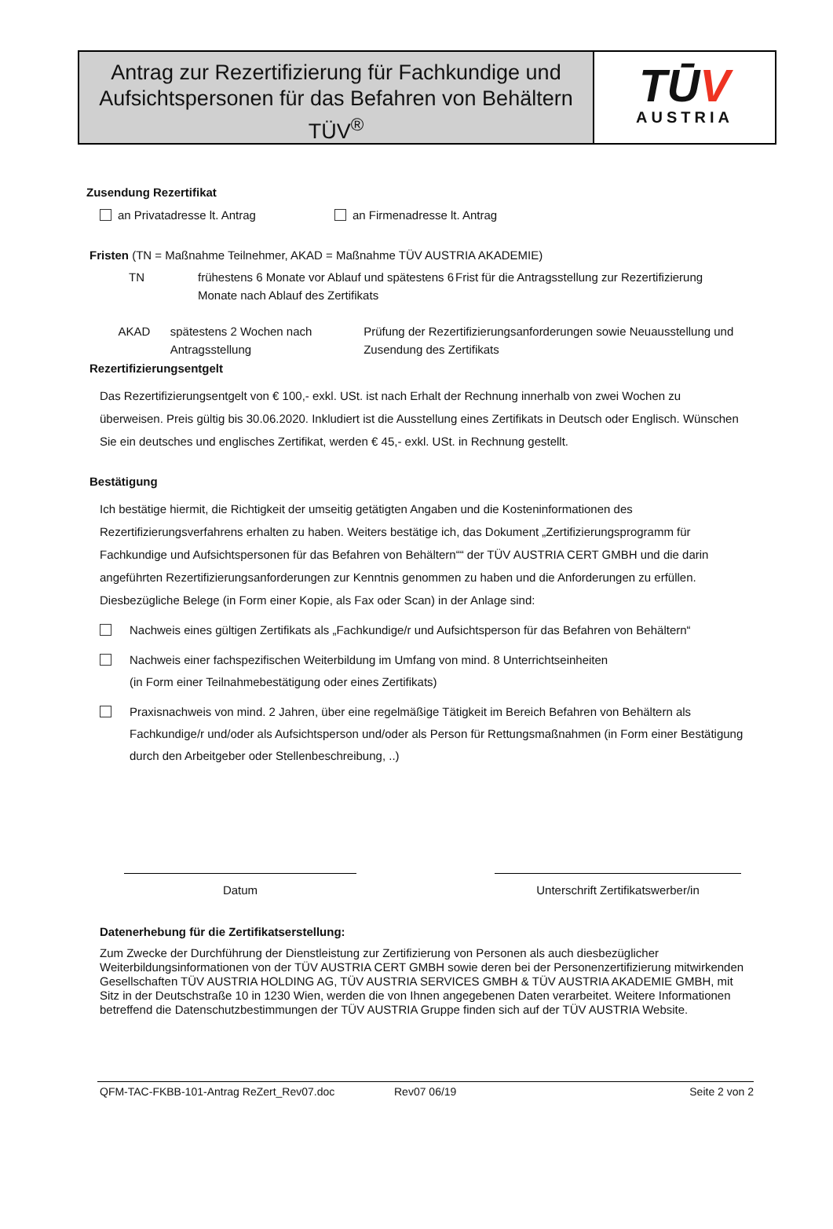Antrag zur Rezertifizierung für Fachkundige und Aufsichtspersonen für das Befahren von Behältern TÜV<sup>®</sup>
TŪV
AUSTRIA
Zusendung Rezertifikat
an Privatadresse lt. Antrag an Firmenadresse lt. Antrag
Fristen (TN = Maßnahme Teilnehmer, AKAD = Maßnahme TÜV AUSTRIA AKADEMIE)
TN frühestens 6 Monate vor Ablauf und spätestens 6 Monate nach Ablauf des Zertifikats
Frist für die Antragsstellung zur Rezertifizierung
AKAD spätestens 2 Wochen nach Antragsstellung
Prüfung der Rezertifizierungsanforderungen sowie Neuausstellung und Zusendung des Zertifikats
Rezertifizierungsentgelt
Das Rezertifizierungsentgelt von € 100,- exkl. USt. ist nach Erhalt der Rechnung innerhalb von zwei Wochen zu überweisen. Preis gültig bis 30.06.2020. Inkludiert ist die Ausstellung eines Zertifikats in Deutsch oder Englisch. Wünschen Sie ein deutsches und englisches Zertifikat, werden € 45,- exkl. USt. in Rechnung gestellt.
Bestätigung
Ich bestätige hiermit, die Richtigkeit der umseitig getätigten Angaben und die Kosteninformationen des Rezertifizierungsverfahrens erhalten zu haben. Weiters bestätige ich, das Dokument „Zertifizierungsprogramm für Fachkundige und Aufsichtspersonen für das Befahren von Behältern““ der TÜV AUSTRIA CERT GMBH und die darin angeführten Rezertifizierungsanforderungen zur Kenntnis genommen zu haben und die Anforderungen zu erfüllen. Diesbezügliche Belege (in Form einer Kopie, als Fax oder Scan) in der Anlage sind:
Nachweis eines gültigen Zertifikats als „Fachkundige/r und Aufsichtsperson für das Befahren von Behältern“
Nachweis einer fachspezifischen Weiterbildung im Umfang von mind. 8 Unterrichtseinheiten
(in Form einer Teilnahmebestätigung oder eines Zertifikats)
Praxisnachweis von mind. 2 Jahren, über eine regelmäßige Tätigkeit im Bereich Befahren von Behältern als Fachkundige/r und/oder als Aufsichtsperson und/oder als Person für Rettungsmaßnahmen (in Form einer Bestätigung durch den Arbeitgeber oder Stellenbeschreibung, ..)
Datum Unterschrift Zertifikatswerber/in
Datenerhebung für die Zertifikatserstellung:
Zum Zwecke der Durchführung der Dienstleistung zur Zertifizierung von Personen als auch diesbezüglicher Weiterbildungsinformationen von der TÜV AUSTRIA CERT GMBH sowie deren bei der Personenzertifizierung mitwirkenden Gesellschaften TÜV AUSTRIA HOLDING AG, TÜV AUSTRIA SERVICES GMBH & TÜV AUSTRIA AKADEMIE GMBH, mit Sitz in der Deutschstraße 10 in 1230 Wien, werden die von Ihnen angegebenen Daten verarbeitet. Weitere Informationen betreffend die Datenschutzbestimmungen der TÜV AUSTRIA Gruppe finden sich auf der TÜV AUSTRIA Website.
QFM-TAC-FKBB-101-Antrag ReZert_Rev07.doc Rev07 06/19 Seite 2 von 2